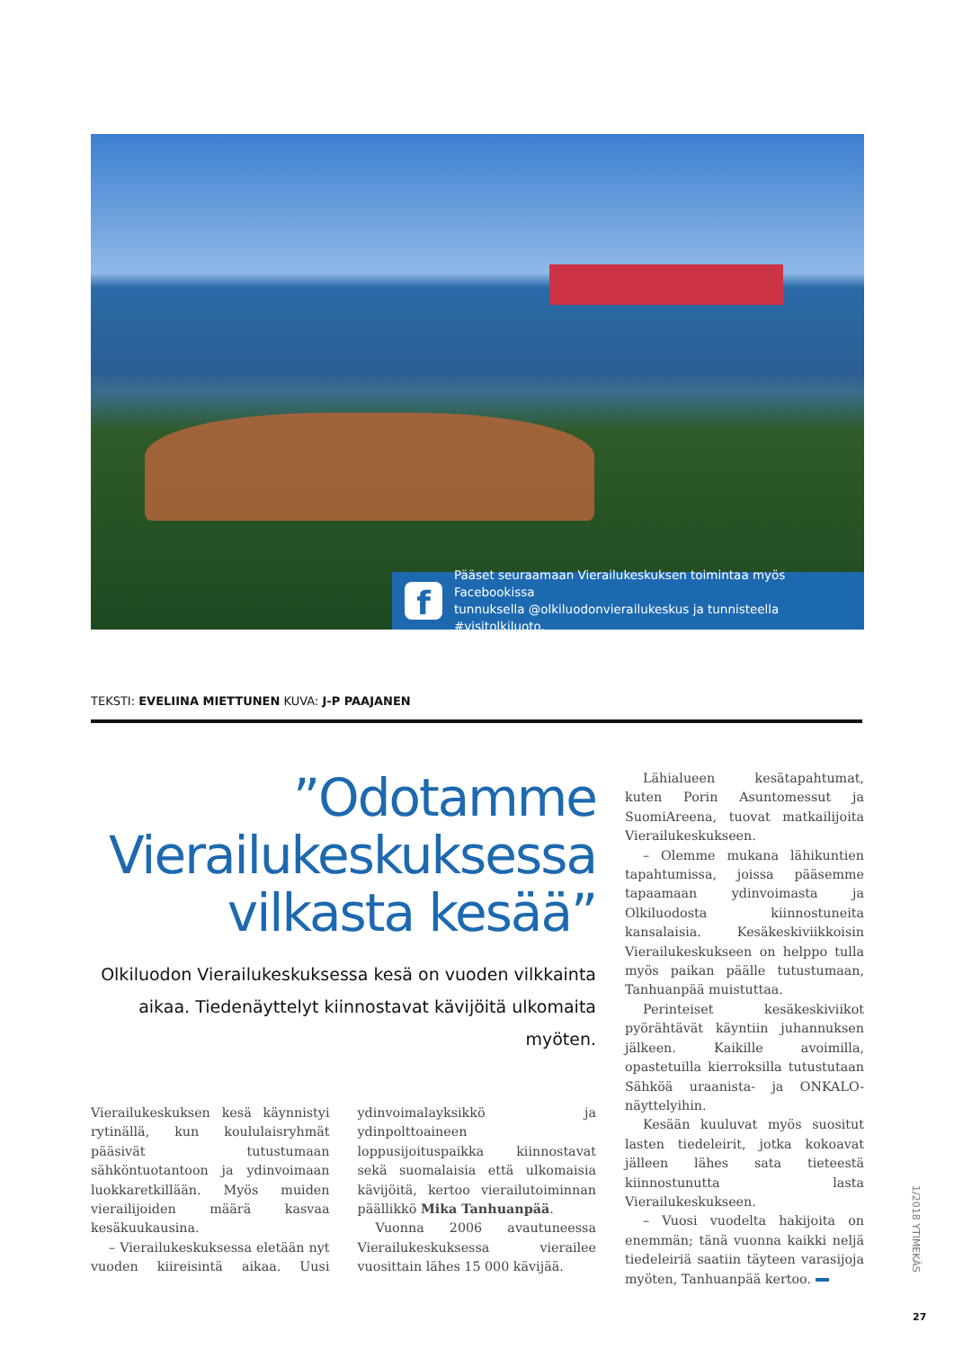f
Pääset seuraamaan Vierailukeskuksen toimintaa myös Facebookissa
tunnuksella @olkiluodonvierailukeskus ja tunnisteella #visitolkiluoto.
TEKSTI: EVELIINA MIETTUNEN KUVA: J-P PAAJANEN
”Odotamme
Vierailukeskuksessa
vilkasta kesää”
Olkiluodon Vierailukeskuksessa kesä on vuoden vilkkainta aikaa. Tiedenäyttelyt kiinnostavat kävijöitä ulkomaita myöten.
Vierailukeskuksen kesä käynnistyi rytinällä, kun koululaisryhmät pääsivät tutustumaan sähköntuotantoon ja ydinvoimaan luokkaretkillään. Myös muiden vierailijoiden määrä kasvaa kesäkuukausina.
– Vierailukeskuksessa eletään nyt vuoden kiireisintä aikaa. Uusi ydinvoimalayksikkö ja ydinpolttoaineen loppusijoituspaikka kiinnostavat sekä suomalaisia että ulkomaisia kävijöitä, kertoo vierailutoiminnan päällikkö Mika Tanhuanpää.
Vuonna 2006 avautuneessa Vierailukeskuksessa vierailee vuosittain lähes 15 000 kävijää.
Lähialueen kesätapahtumat, kuten Porin Asuntomessut ja SuomiAreena, tuovat matkailijoita Vierailukeskukseen.
– Olemme mukana lähikuntien tapahtumissa, joissa pääsemme tapaamaan ydinvoimasta ja Olkiluodosta kiinnostuneita kansalaisia. Kesäkeskiviikkoisin Vierailukeskukseen on helppo tulla myös paikan päälle tutustumaan, Tanhuanpää muistuttaa.
Perinteiset kesäkeskiviikot pyörähtävät käyntiin juhannuksen jälkeen. Kaikille avoimilla, opastetuilla kierroksilla tutustutaan Sähköä uraanista- ja ONKALO-näyttelyihin.
Kesään kuuluvat myös suositut lasten tiedeleirit, jotka kokoavat jälleen lähes sata tieteestä kiinnostunutta lasta Vierailukeskukseen.
– Vuosi vuodelta hakijoita on enemmän; tänä vuonna kaikki neljä tiedeleiriä saatiin täyteen varasijoja myöten, Tanhuanpää kertoo.
1/2018 YTIMEKÄS
27